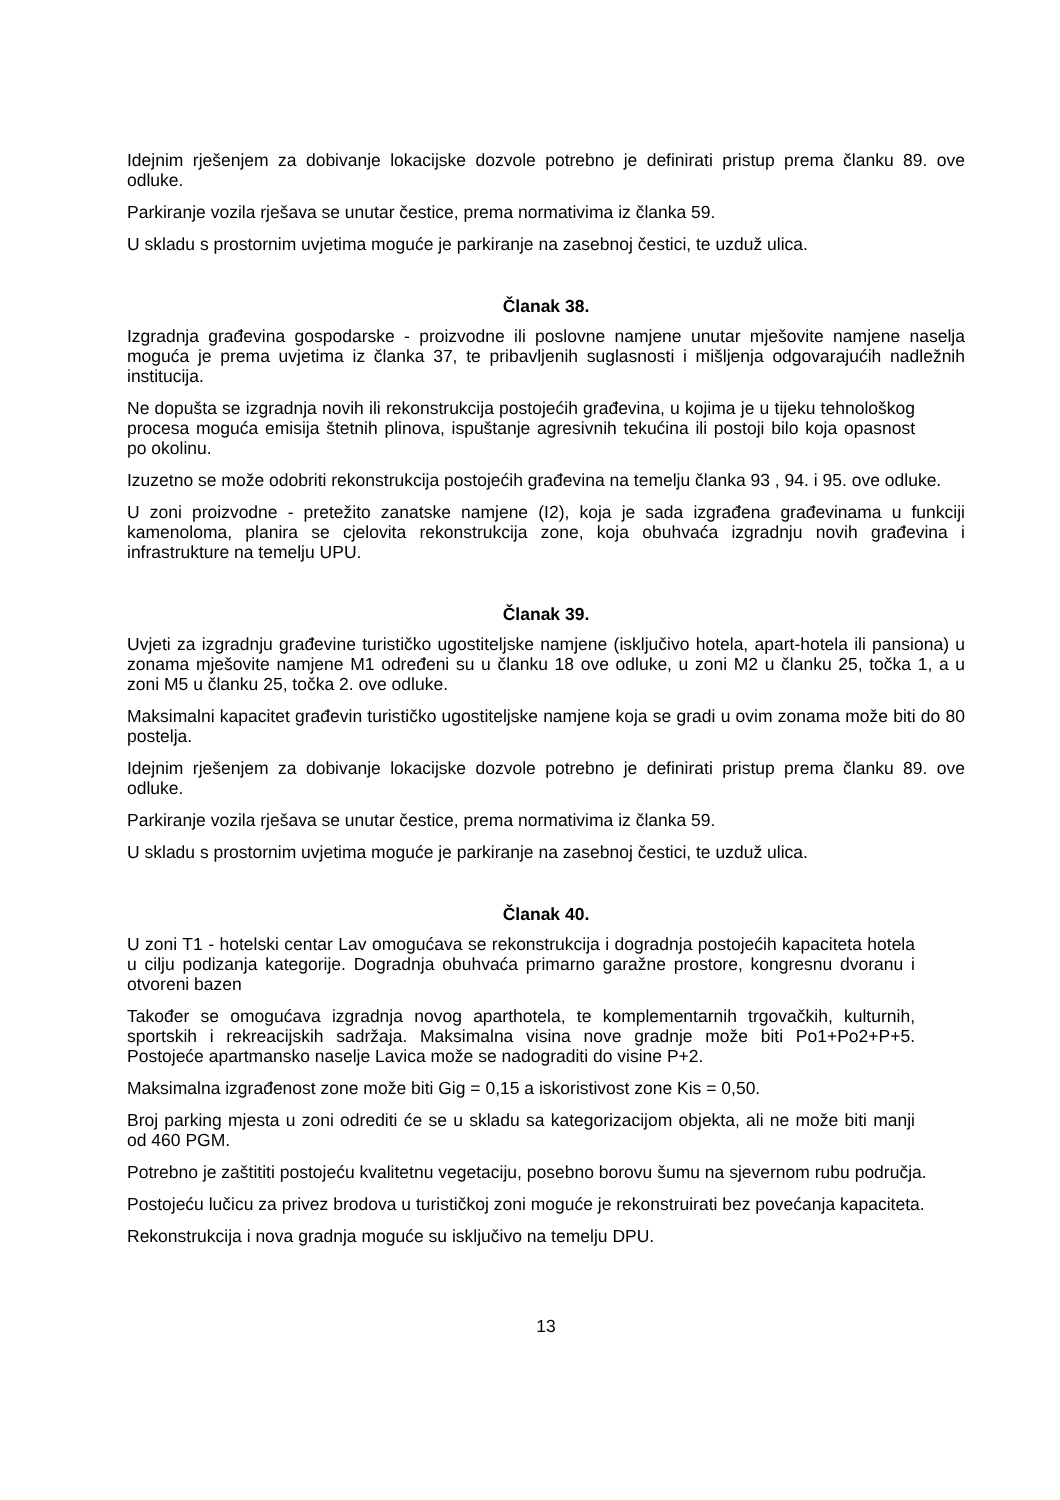Idejnim rješenjem za dobivanje lokacijske dozvole potrebno je definirati pristup prema članku 89. ove odluke.
Parkiranje vozila rješava se unutar čestice, prema normativima iz članka 59.
U skladu s prostornim uvjetima moguće je parkiranje na zasebnoj čestici, te uzduž ulica.
Članak 38.
Izgradnja građevina gospodarske - proizvodne ili poslovne namjene unutar mješovite namjene naselja moguća je prema uvjetima iz članka 37, te pribavljenih suglasnosti i mišljenja odgovarajućih nadležnih institucija.
Ne dopušta se izgradnja novih ili rekonstrukcija postojećih građevina, u kojima je u tijeku tehnološkog procesa moguća emisija štetnih plinova, ispuštanje agresivnih tekućina ili postoji bilo koja opasnost po okolinu.
Izuzetno se može odobriti rekonstrukcija postojećih građevina na temelju članka 93 , 94. i 95. ove odluke.
U zoni proizvodne - pretežito zanatske namjene (I2), koja je sada izgrađena građevinama u funkciji kamenoloma, planira se cjelovita rekonstrukcija zone, koja obuhvaća izgradnju novih građevina i infrastrukture na temelju UPU.
Članak 39.
Uvjeti za izgradnju građevine turističko ugostiteljske namjene (isključivo hotela, apart-hotela ili pansiona) u zonama mješovite namjene M1 određeni su u članku 18 ove odluke, u zoni M2 u članku 25, točka 1, a u zoni M5 u članku 25, točka 2. ove odluke.
Maksimalni kapacitet građevin turističko ugostiteljske namjene koja se gradi u ovim zonama može biti do 80 postelja.
Idejnim rješenjem za dobivanje lokacijske dozvole potrebno je definirati pristup prema članku 89. ove odluke.
Parkiranje vozila rješava se unutar čestice, prema normativima iz članka 59.
U skladu s prostornim uvjetima moguće je parkiranje na zasebnoj čestici, te uzduž ulica.
Članak 40.
U zoni T1 - hotelski centar Lav omogućava se rekonstrukcija i dogradnja postojećih kapaciteta hotela u cilju podizanja kategorije. Dogradnja obuhvaća primarno garažne prostore, kongresnu dvoranu i otvoreni bazen
Također se omogućava izgradnja novog aparthotela, te komplementarnih trgovačkih, kulturnih, sportskih i rekreacijskih sadržaja. Maksimalna visina nove gradnje može biti Po1+Po2+P+5. Postojeće apartmansko naselje Lavica može se nadograditi do visine P+2.
Maksimalna izgrađenost zone može biti Gig = 0,15 a iskoristivost zone Kis = 0,50.
Broj parking mjesta u zoni odrediti će se u skladu sa kategorizacijom objekta, ali ne može biti manji od 460 PGM.
Potrebno je zaštititi postojeću kvalitetnu vegetaciju, posebno borovu šumu na sjevernom rubu područja.
Postojeću lučicu za privez brodova u turističkoj zoni moguće je rekonstruirati bez povećanja kapaciteta.
Rekonstrukcija i nova gradnja moguće su isključivo na temelju DPU.
13